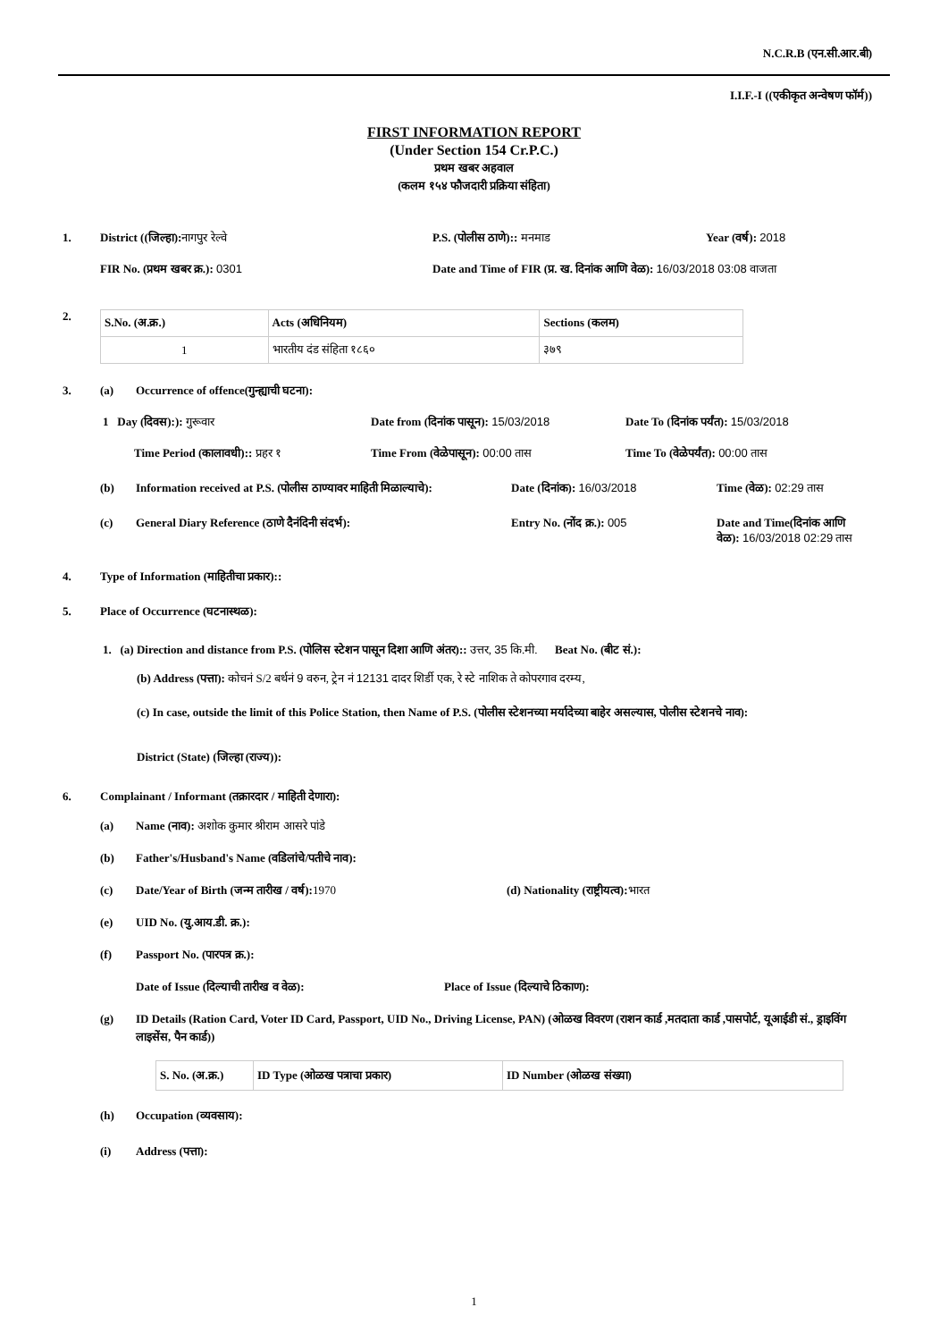N.C.R.B (एन.सी.आर.बी)
I.I.F.-I ((एकीकृत अन्वेषण फॉर्म))
FIRST INFORMATION REPORT
(Under Section 154 Cr.P.C.)
प्रथम खबर अहवाल
(कलम १५४ फौजदारी प्रक्रिया संहिता)
1. District ((जिल्हा): नागपुर रेल्वे P.S. (पोलीस ठाणे):: मनमाड Year (वर्ष): 2018
FIR No. (प्रथम खबर क्र.): 0301 Date and Time of FIR (प्र. ख. दिनांक आणि वेळ): 16/03/2018 03:08 वाजता
2.
| S.No. (अ.क्र.) | Acts (अधिनियम) | Sections (कलम) |
| --- | --- | --- |
| 1 | भारतीय दंड संहिता १८६० | ३७९ |
3. (a) Occurrence of offence(गुन्ह्याची घटना):
1 Day (दिवस):): गुरूवार Date from (दिनांक पासून): 15/03/2018 Date To (दिनांक पर्यंत): 15/03/2018
Time Period (कालावधी):: प्रहर १ Time From (वेळेपासून): 00:00 तास Time To (वेळेपर्यंत): 00:00 तास
(b) Information received at P.S. (पोलीस ठाण्यावर माहिती मिळाल्याचे): Date (दिनांक): 16/03/2018 Time (वेळ): 02:29 तास
(c) General Diary Reference (ठाणे दैनंदिनी संदर्भ): Entry No. (नोंद क्र.): 005 Date and Time(दिनांक आणि वेळ): 16/03/2018 02:29 तास
4. Type of Information (माहितीचा प्रकार)::
5. Place of Occurrence (घटनास्थळ):
1. (a) Direction and distance from P.S. (पोलिस स्टेशन पासून दिशा आणि अंतर):: उत्तर, 35 कि.मी. Beat No. (बीट सं.):
(b) Address (पत्ता): कोचनं S/2 बर्थनं 9 वरुन, ट्रेन नं 12131 दादर शिर्डी एक, रे स्टे नाशिक ते कोपरगाव दरम्य,
(c) In case, outside the limit of this Police Station, then Name of P.S. (पोलीस स्टेशनच्या मर्यादेच्या बाहेर असल्यास, पोलीस स्टेशनचे नाव):
District (State) (जिल्हा (राज्य)):
6. Complainant / Informant (तक्रारदार / माहिती देणारा):
(a) Name (नाव): अशोक कुमार श्रीराम आसरे पांडे
(b) Father's/Husband's Name (वडिलांचे/पतीचे नाव):
(c) Date/Year of Birth (जन्म तारीख / वर्ष): 1970 (d) Nationality (राष्ट्रीयत्व): भारत
(e) UID No. (यु.आय.डी. क्र.):
(f) Passport No. (पारपत्र क्र.):
Date of Issue (दिल्याची तारीख व वेळ): Place of Issue (दिल्याचे ठिकाण):
(g) ID Details (Ration Card, Voter ID Card, Passport, UID No., Driving License, PAN) (ओळख विवरण (राशन कार्ड ,मतदाता कार्ड ,पासपोर्ट, यूआईडी सं., ड्राइविंग लाइसेंस, पैन कार्ड))
| S. No. (अ.क्र.) | ID Type (ओळख पत्राचा प्रकार) | ID Number (ओळख संख्या) |
| --- | --- | --- |
(h) Occupation (व्यवसाय):
(i) Address (पत्ता):
1